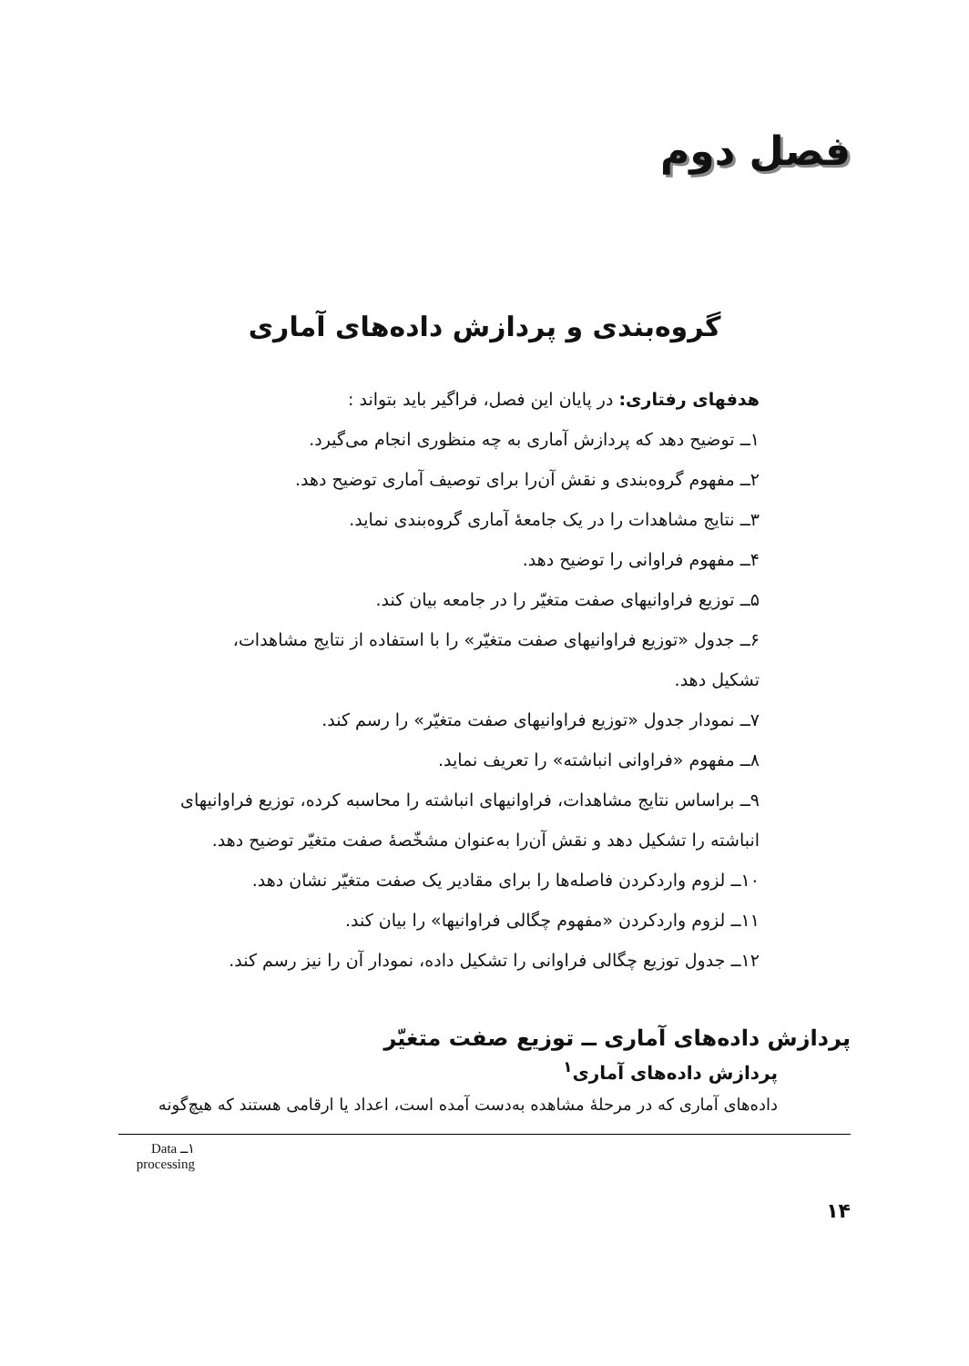فصل دوم
گروه‌بندی و پردازش داده‌های آماری
هدفهای رفتاری: در پایان این فصل، فراگیر باید بتواند :
۱ــ توضیح دهد که پردازش آماری به چه منظوری انجام می‌گیرد.
۲ــ مفهوم گروه‌بندی و نقش آن‌را برای توصیف آماری توضیح دهد.
۳ــ نتایج مشاهدات را در یک جامعهٔ آماری گروه‌بندی نماید.
۴ــ مفهوم فراوانی را توضیح دهد.
۵ــ توزیع فراوانیهای صفت متغیّر را در جامعه بیان کند.
۶ــ جدول «توزیع فراوانیهای صفت متغیّر» را با استفاده از نتایج مشاهدات،
تشکیل دهد.
۷ــ نمودار جدول «توزیع فراوانیهای صفت متغیّر» را رسم کند.
۸ــ مفهوم «فراوانی انباشته» را تعریف نماید.
۹ــ براساس نتایج مشاهدات، فراوانیهای انباشته را محاسبه کرده، توزیع فراوانیهای
انباشته را تشکیل دهد و نقش آن‌را به‌عنوان مشخّصهٔ صفت متغیّر توضیح دهد.
۱۰ــ لزوم واردکردن فاصله‌ها را برای مقادیر یک صفت متغیّر نشان دهد.
۱۱ــ لزوم واردکردن «مفهوم چگالی فراوانیها» را بیان کند.
۱۲ــ جدول توزیع چگالی فراوانی را تشکیل داده، نمودار آن را نیز رسم کند.
پردازش داده‌های آماری ــ توزیع صفت متغیّر
پردازش داده‌های آماری<sup>۱</sup>
داده‌های آماری که در مرحلهٔ مشاهده به‌دست آمده است، اعداد یا ارقامی هستند که هیچ‌گونه
۱ــ Data processing
۱۴